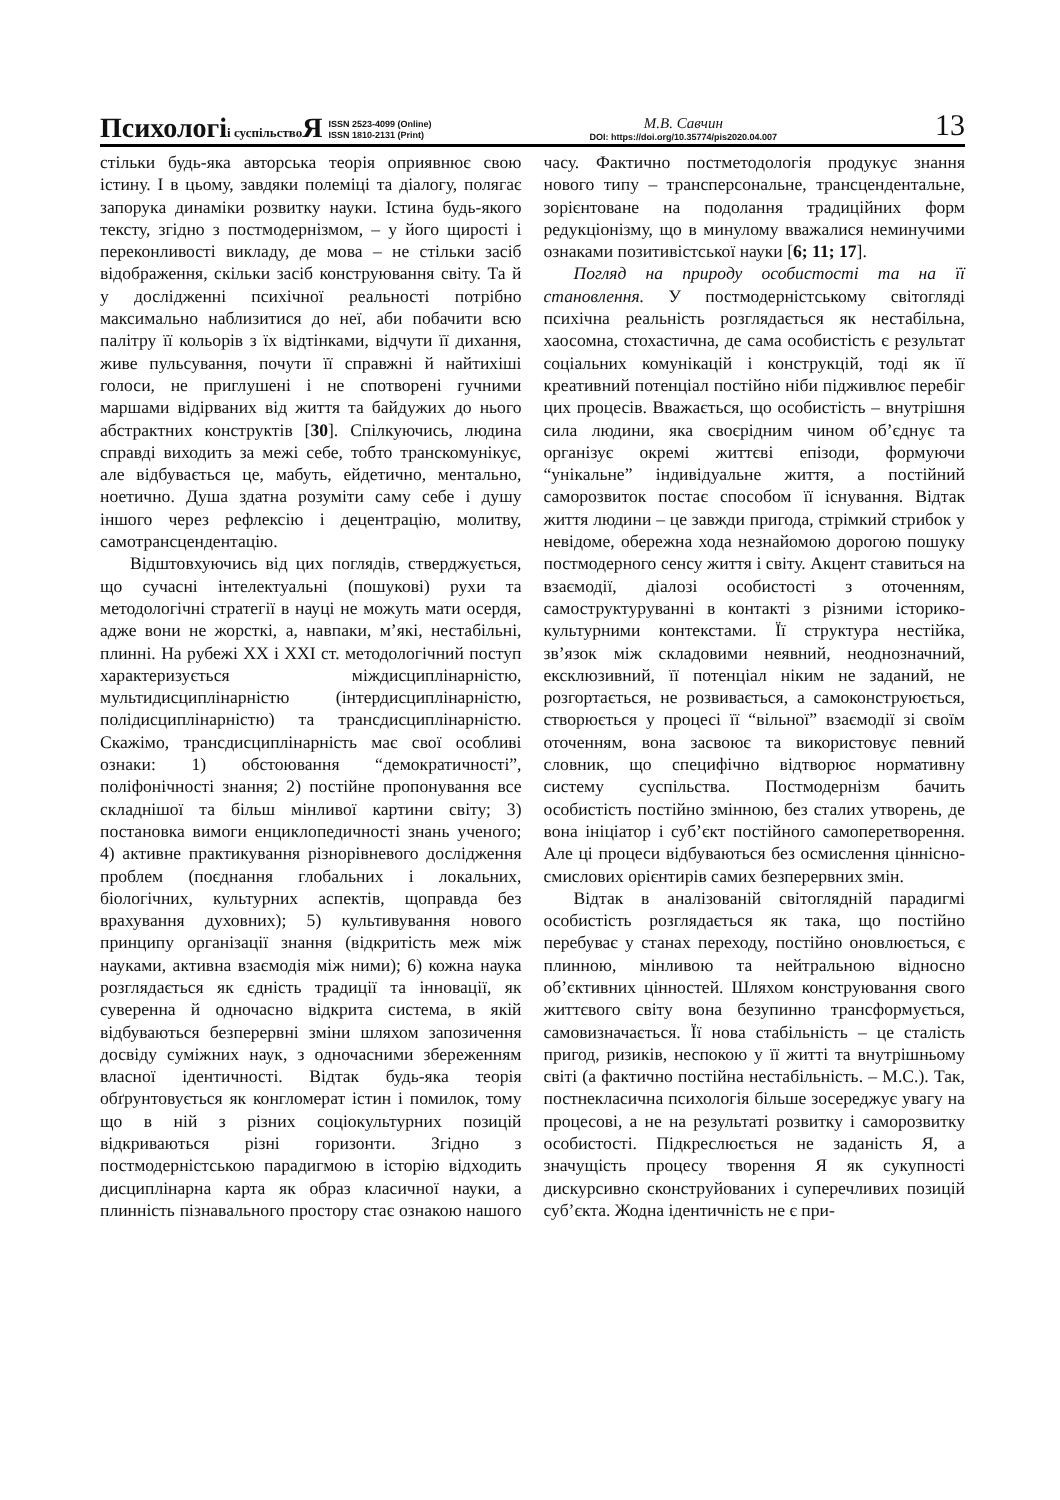Психологіі суспільство Я
ISSN 2523-4099 (Online)
ISSN 1810-2131 (Print)
М.В. Савчин
DOI: https://doi.org/10.35774/pis2020.04.007
13
стільки будь-яка авторська теорія оприявнює свою істину. І в цьому, завдяки полеміці та діалогу, полягає запорука динаміки розвитку науки. Істина будь-якого тексту, згідно з постмодернізмом, – у його щирості і переконливості викладу, де мова – не стільки засіб відображення, скільки засіб конструювання світу. Та й у дослідженні психічної реальності потрібно максимально наблизитися до неї, аби побачити всю палітру її кольорів з їх відтінками, відчути її дихання, живе пульсування, почути її справжні й найтихіші голоси, не приглушені і не спотворені гучними маршами відірваних від життя та байдужих до нього абстрактних конструктів [30]. Спілкуючись, людина справді виходить за межі себе, тобто транскомунікує, але відбувається це, мабуть, ейдетично, ментально, ноетично. Душа здатна розуміти саму себе і душу іншого через рефлексію і децентрацію, молитву, самотрансцендентацію.
Відштовхуючись від цих поглядів, стверджується, що сучасні інтелектуальні (пошукові) рухи та методологічні стратегії в науці не можуть мати осердя, адже вони не жорсткі, а, навпаки, м’які, нестабільні, плинні. На рубежі ХХ і ХХІ ст. методологічний поступ характеризується міждисциплінарністю, мультидисциплінарністю (інтердисциплінарністю, полідисциплінарністю) та трансдисциплінарністю. Скажімо, трансдисциплінарність має свої особливі ознаки: 1) обстоювання “демократичності”, поліфонічності знання; 2) постійне пропонування все складнішої та більш мінливої картини світу; 3) постановка вимоги енциклопедичності знань ученого; 4) активне практикування різнорівневого дослідження проблем (поєднання глобальних і локальних, біологічних, культурних аспектів, щоправда без врахування духовних); 5) культивування нового принципу організації знання (відкритість меж між науками, активна взаємодія між ними); 6) кожна наука розглядається як єдність традиції та інновації, як суверенна й одночасно відкрита система, в якій відбуваються безперервні зміни шляхом запозичення досвіду суміжних наук, з одночасними збереженням власної ідентичності. Відтак будь-яка теорія обґрунтовується як конгломерат істин і помилок, тому що в ній з різних соціокультурних позицій відкриваються різні горизонти. Згідно з постмодерністською парадигмою в історію відходить дисциплінарна карта як образ класичної науки, а плинність пізнавального простору стає ознакою нашого часу. Фактично постметодологія продукує знання нового типу – трансперсональне, трансцендентальне, зорієнтоване на подолання традиційних форм редукціонізму, що в минулому вважалися неминучими ознаками позитивістської науки [6; 11; 17].
Погляд на природу особистості та на її становлення. У постмодерністському світогляді психічна реальність розглядається як нестабільна, хаосомна, стохастична, де сама особистість є результат соціальних комунікацій і конструкцій, тоді як її креативний потенціал постійно ніби підживлює перебіг цих процесів. Вважається, що особистість – внутрішня сила людини, яка своєрідним чином об’єднує та організує окремі життєві епізоди, формуючи “унікальне” індивідуальне життя, а постійний саморозвиток постає способом її існування. Відтак життя людини – це завжди пригода, стрімкий стрибок у невідоме, обережна хода незнайомою дорогою пошуку постмодерного сенсу життя і світу. Акцент ставиться на взаємодії, діалозі особистості з оточенням, самоструктуруванні в контакті з різними історико-культурними контекстами. Її структура нестійка, зв’язок між складовими неявний, неоднозначний, ексклюзивний, її потенціал ніким не заданий, не розгортається, не розвивається, а самоконструюється, створюється у процесі її “вільної” взаємодії зі своїм оточенням, вона засвоює та використовує певний словник, що специфічно відтворює нормативну систему суспільства. Постмодернізм бачить особистість постійно змінною, без сталих утворень, де вона ініціатор і суб’єкт постійного самоперетворення. Але ці процеси відбуваються без осмислення ціннісно-смислових орієнтирів самих безперервних змін.
Відтак в аналізованій світоглядній парадигмі особистість розглядається як така, що постійно перебуває у станах переходу, постійно оновлюється, є плинною, мінливою та нейтральною відносно об’єктивних цінностей. Шляхом конструювання свого життєвого світу вона безупинно трансформується, самовизначається. Її нова стабільність – це сталість пригод, ризиків, неспокою у її житті та внутрішньому світі (а фактично постійна нестабільність. – М.С.). Так, постнекласична психологія більше зосереджує увагу на процесові, а не на результаті розвитку і саморозвитку особистості. Підкреслюється не заданість Я, а значущість процесу творення Я як сукупності дискурсивно сконструйованих і суперечливих позицій суб’єкта. Жодна ідентичність не є при-